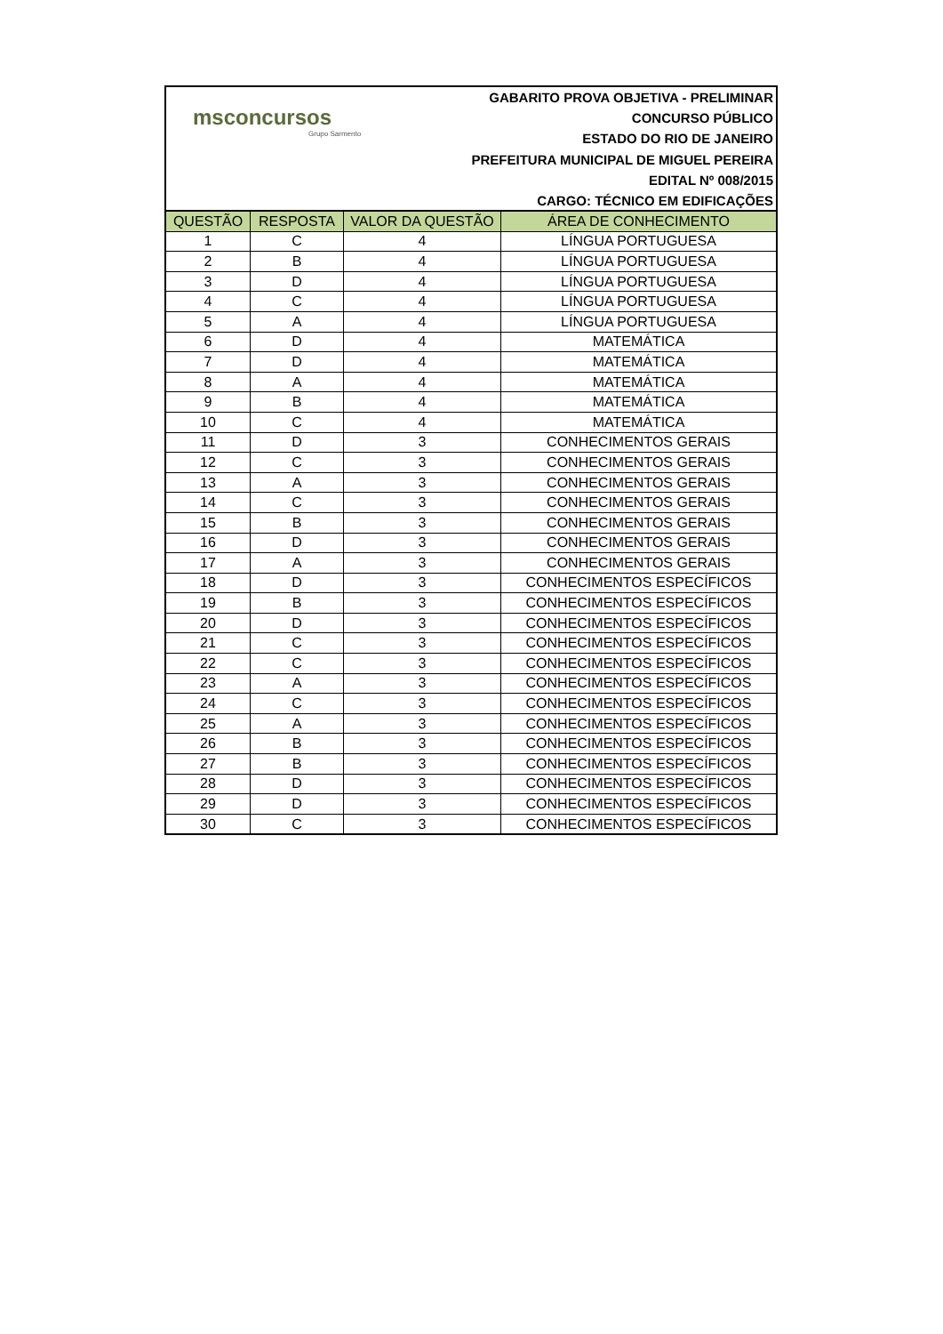msconcursos
Grupo Sarmento
GABARITO PROVA OBJETIVA - PRELIMINAR
CONCURSO PÚBLICO
ESTADO DO RIO DE JANEIRO
PREFEITURA MUNICIPAL DE MIGUEL PEREIRA
EDITAL Nº 008/2015
CARGO: TÉCNICO EM EDIFICAÇÕES
| QUESTÃO | RESPOSTA | VALOR DA QUESTÃO | ÁREA DE CONHECIMENTO |
| --- | --- | --- | --- |
| 1 | C | 4 | LÍNGUA PORTUGUESA |
| 2 | B | 4 | LÍNGUA PORTUGUESA |
| 3 | D | 4 | LÍNGUA PORTUGUESA |
| 4 | C | 4 | LÍNGUA PORTUGUESA |
| 5 | A | 4 | LÍNGUA PORTUGUESA |
| 6 | D | 4 | MATEMÁTICA |
| 7 | D | 4 | MATEMÁTICA |
| 8 | A | 4 | MATEMÁTICA |
| 9 | B | 4 | MATEMÁTICA |
| 10 | C | 4 | MATEMÁTICA |
| 11 | D | 3 | CONHECIMENTOS GERAIS |
| 12 | C | 3 | CONHECIMENTOS GERAIS |
| 13 | A | 3 | CONHECIMENTOS GERAIS |
| 14 | C | 3 | CONHECIMENTOS GERAIS |
| 15 | B | 3 | CONHECIMENTOS GERAIS |
| 16 | D | 3 | CONHECIMENTOS GERAIS |
| 17 | A | 3 | CONHECIMENTOS GERAIS |
| 18 | D | 3 | CONHECIMENTOS ESPECÍFICOS |
| 19 | B | 3 | CONHECIMENTOS ESPECÍFICOS |
| 20 | D | 3 | CONHECIMENTOS ESPECÍFICOS |
| 21 | C | 3 | CONHECIMENTOS ESPECÍFICOS |
| 22 | C | 3 | CONHECIMENTOS ESPECÍFICOS |
| 23 | A | 3 | CONHECIMENTOS ESPECÍFICOS |
| 24 | C | 3 | CONHECIMENTOS ESPECÍFICOS |
| 25 | A | 3 | CONHECIMENTOS ESPECÍFICOS |
| 26 | B | 3 | CONHECIMENTOS ESPECÍFICOS |
| 27 | B | 3 | CONHECIMENTOS ESPECÍFICOS |
| 28 | D | 3 | CONHECIMENTOS ESPECÍFICOS |
| 29 | D | 3 | CONHECIMENTOS ESPECÍFICOS |
| 30 | C | 3 | CONHECIMENTOS ESPECÍFICOS |